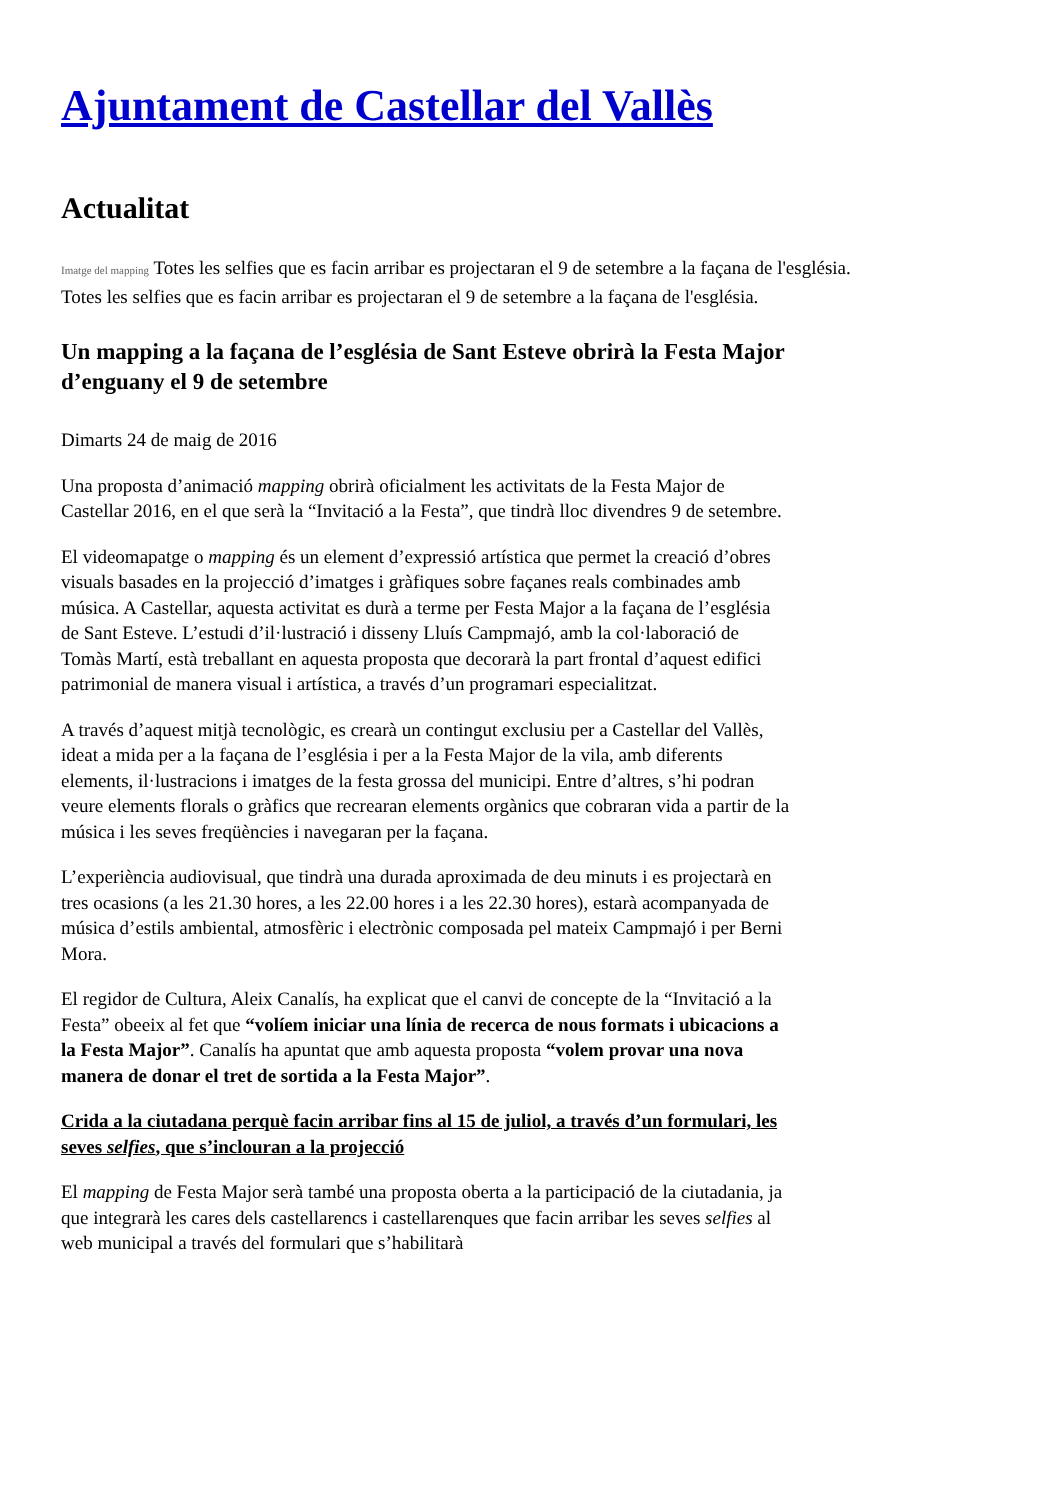Ajuntament de Castellar del Vallès
Actualitat
Imatge del mapping Totes les selfies que es facin arribar es projectaran el 9 de setembre a la façana de l'església.
Totes les selfies que es facin arribar es projectaran el 9 de setembre a la façana de l'església.
Un mapping a la façana de l’església de Sant Esteve obrirà la Festa Major d’enguany el 9 de setembre
Dimarts 24 de maig de 2016
Una proposta d’animació mapping obrirà oficialment les activitats de la Festa Major de Castellar 2016, en el que serà la “Invitació a la Festa”, que tindrà lloc divendres 9 de setembre.
El videomapatge o mapping és un element d’expressió artística que permet la creació d’obres visuals basades en la projecció d’imatges i gràfiques sobre façanes reals combinades amb música. A Castellar, aquesta activitat es durà a terme per Festa Major a la façana de l’església de Sant Esteve. L’estudi d’il·lustració i disseny Lluís Campmajó, amb la col·laboració de Tomàs Martí, està treballant en aquesta proposta que decorarà la part frontal d’aquest edifici patrimonial de manera visual i artística, a través d’un programari especialitzat.
A través d’aquest mitjà tecnològic, es crearà un contingut exclusiu per a Castellar del Vallès, ideat a mida per a la façana de l’església i per a la Festa Major de la vila, amb diferents elements, il·lustracions i imatges de la festa grossa del municipi. Entre d’altres, s’hi podran veure elements florals o gràfics que recrearan elements orgànics que cobraran vida a partir de la música i les seves freqüències i navegaran per la façana.
L’experiència audiovisual, que tindrà una durada aproximada de deu minuts i es projectarà en tres ocasions (a les 21.30 hores, a les 22.00 hores i a les 22.30 hores), estarà acompanyada de música d’estils ambiental, atmosfèric i electrònic composada pel mateix Campmajó i per Berni Mora.
El regidor de Cultura, Aleix Canalís, ha explicat que el canvi de concepte de la “Invitació a la Festa” obeeix al fet que “volíem iniciar una línia de recerca de nous formats i ubicacions a la Festa Major”. Canalís ha apuntat que amb aquesta proposta “volem provar una nova manera de donar el tret de sortida a la Festa Major”.
Crida a la ciutadana perquè facin arribar fins al 15 de juliol, a través d’un formulari, les seves selfies, que s’inclouran a la projecció
El mapping de Festa Major serà també una proposta oberta a la participació de la ciutadania, ja que integrarà les cares dels castellarencs i castellarenques que facin arribar les seves selfies al web municipal a través del formulari que s’habilitarà